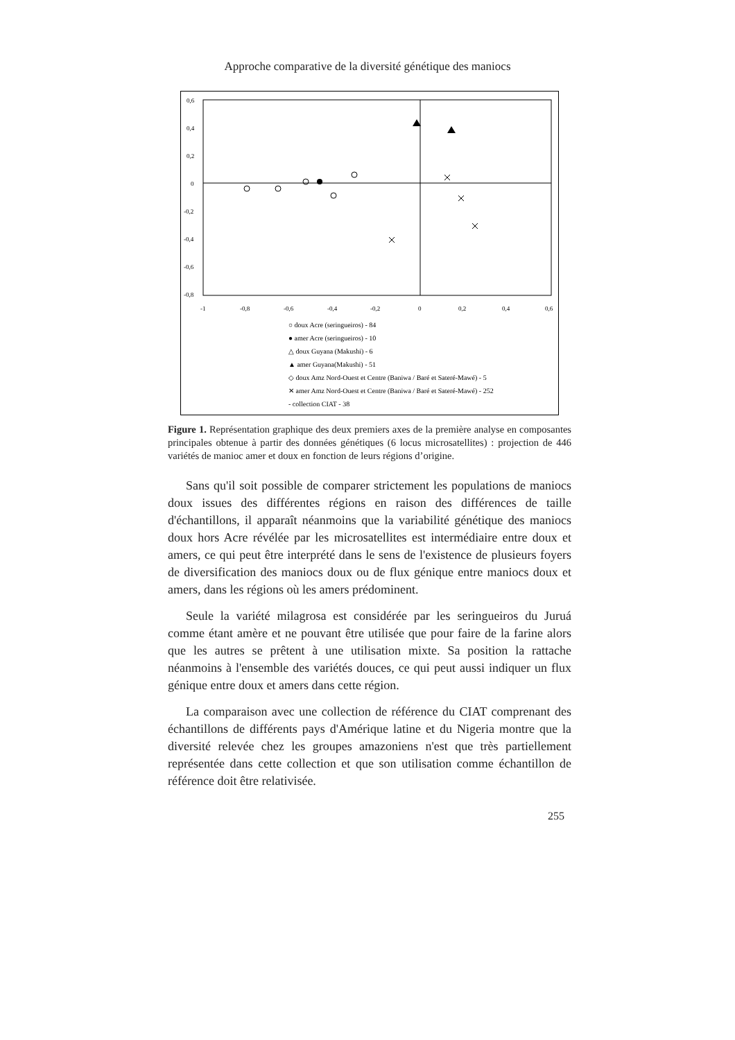Approche comparative de la diversité génétique des maniocs
0,6
0,4
0,2
0
-0,2
-0,4
-0,6
-0,8
-1
-0,8
-0,6
-0,4
-0,2
0
0,2
0,4
0,6
○ doux Acre (seringueiros) - 84
● amer Acre (seringueiros) - 10
△ doux Guyana (Makushi) - 6
▲ amer Guyana(Makushi) - 51
◇ doux Amz Nord-Ouest et Centre (Baniwa / Baré et Sateré-Mawé) - 5
✕ amer Amz Nord-Ouest et Centre (Baniwa / Baré et Sateré-Mawé) - 252
- collection CIAT - 38
Figure 1. Représentation graphique des deux premiers axes de la première analyse en composantes principales obtenue à partir des données génétiques (6 locus microsatellites) : projection de 446 variétés de manioc amer et doux en fonction de leurs régions d’origine.
Sans qu'il soit possible de comparer strictement les populations de maniocs doux issues des différentes régions en raison des différences de taille d'échantillons, il apparaît néanmoins que la variabilité génétique des maniocs doux hors Acre révélée par les microsatellites est intermédiaire entre doux et amers, ce qui peut être interprété dans le sens de l'existence de plusieurs foyers de diversification des maniocs doux ou de flux génique entre maniocs doux et amers, dans les régions où les amers prédominent.
Seule la variété milagrosa est considérée par les seringueiros du Juruá comme étant amère et ne pouvant être utilisée que pour faire de la farine alors que les autres se prêtent à une utilisation mixte. Sa position la rattache néanmoins à l'ensemble des variétés douces, ce qui peut aussi indiquer un flux génique entre doux et amers dans cette région.
La comparaison avec une collection de référence du CIAT comprenant des échantillons de différents pays d'Amérique latine et du Nigeria montre que la diversité relevée chez les groupes amazoniens n'est que très partiellement représentée dans cette collection et que son utilisation comme échantillon de référence doit être relativisée.
255